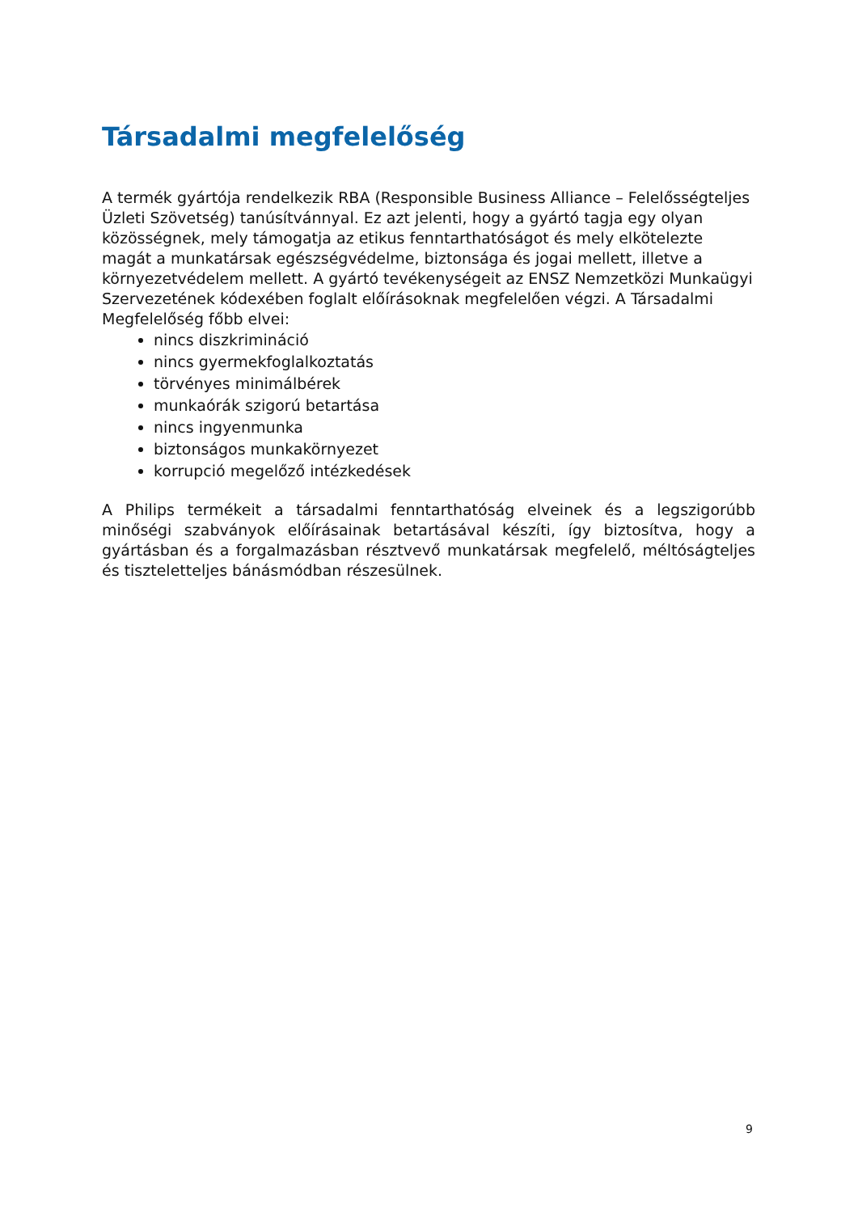Társadalmi megfelelőség
A termék gyártója rendelkezik RBA (Responsible Business Alliance – Felelősségteljes Üzleti Szövetség) tanúsítvánnyal. Ez azt jelenti, hogy a gyártó tagja egy olyan közösségnek, mely támogatja az etikus fenntarthatóságot és mely elkötelezte magát a munkatársak egészségvédelme, biztonsága és jogai mellett, illetve a környezetvédelem mellett. A gyártó tevékenységeit az ENSZ Nemzetközi Munkaügyi Szervezetének kódexében foglalt előírásoknak megfelelően végzi. A Társadalmi Megfelelőség főbb elvei:
nincs diszkrimináció
nincs gyermekfoglalkoztatás
törvényes minimálbérek
munkaórák szigorú betartása
nincs ingyenmunka
biztonságos munkakörnyezet
korrupció megelőző intézkedések
A Philips termékeit a társadalmi fenntarthatóság elveinek és a legszigorúbb minőségi szabványok előírásainak betartásával készíti, így biztosítva, hogy a gyártásban és a forgalmazásban résztvevő munkatársak megfelelő, méltóságteljes és tiszteletteljes bánásmódban részesülnek.
9